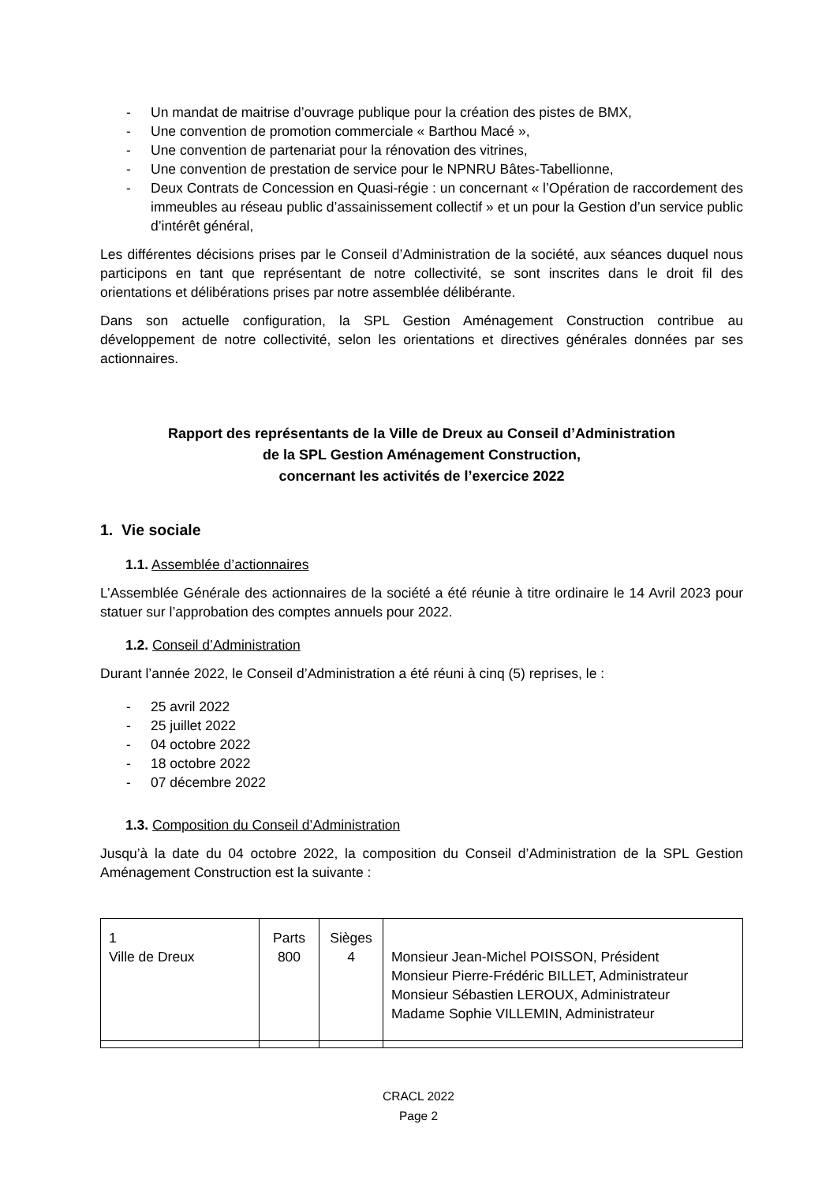- Un mandat de maitrise d’ouvrage publique pour la création des pistes de BMX,
- Une convention de promotion commerciale « Barthou Macé »,
- Une convention de partenariat pour la rénovation des vitrines,
- Une convention de prestation de service pour le NPNRU Bâtes-Tabellionne,
- Deux Contrats de Concession en Quasi-régie : un concernant « l’Opération de raccordement des immeubles au réseau public d’assainissement collectif » et un pour la Gestion d’un service public d’intérêt général,
Les différentes décisions prises par le Conseil d’Administration de la société, aux séances duquel nous participons en tant que représentant de notre collectivité, se sont inscrites dans le droit fil des orientations et délibérations prises par notre assemblée délibérante.
Dans son actuelle configuration, la SPL Gestion Aménagement Construction contribue au développement de notre collectivité, selon les orientations et directives générales données par ses actionnaires.
Rapport des représentants de la Ville de Dreux au Conseil d’Administration
de la SPL Gestion Aménagement Construction,
concernant les activités de l’exercice 2022
1. Vie sociale
1.1. Assemblée d’actionnaires
L’Assemblée Générale des actionnaires de la société a été réunie à titre ordinaire le 14 Avril 2023 pour statuer sur l’approbation des comptes annuels pour 2022.
1.2. Conseil d’Administration
Durant l’année 2022, le Conseil d’Administration a été réuni à cinq (5) reprises, le :
- 25 avril 2022
- 25 juillet 2022
- 04 octobre 2022
- 18 octobre 2022
- 07 décembre 2022
1.3. Composition du Conseil d’Administration
Jusqu’à la date du 04 octobre 2022, la composition du Conseil d’Administration de la SPL Gestion Aménagement Construction est la suivante :
| 1 Ville de Dreux | Parts 800 | Sièges 4 | Monsieur Jean-Michel POISSON, Président Monsieur Pierre-Frédéric BILLET, Administrateur Monsieur Sébastien LEROUX, Administrateur Madame Sophie VILLEMIN, Administrateur |
CRACL 2022
Page 2